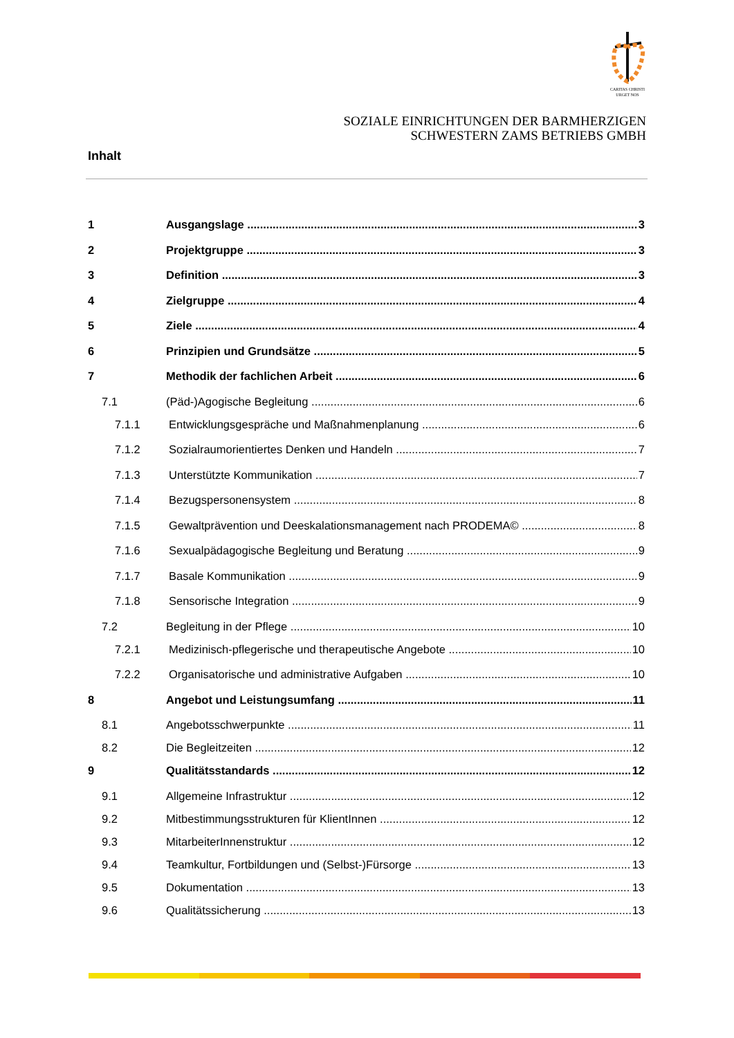CARITAS CHRISTI
URGET NOS
SOZIALE EINRICHTUNGEN DER BARMHERZIGEN
SCHWESTERN ZAMS BETRIEBS GMBH
Inhalt
1 Ausgangslage 3
2 Projektgruppe 3
3 Definition 3
4 Zielgruppe 4
5 Ziele 4
6 Prinzipien und Grundsätze 5
7 Methodik der fachlichen Arbeit 6
7.1 (Päd-)Agogische Begleitung 6
7.1.1 Entwicklungsgespräche und Maßnahmenplanung 6
7.1.2 Sozialraumorientiertes Denken und Handeln 7
7.1.3 Unterstützte Kommunikation 7
7.1.4 Bezugspersonensystem 8
7.1.5 Gewaltprävention und Deeskalationsmanagement nach PRODEMA© 8
7.1.6 Sexualpädagogische Begleitung und Beratung 9
7.1.7 Basale Kommunikation 9
7.1.8 Sensorische Integration 9
7.2 Begleitung in der Pflege 10
7.2.1 Medizinisch-pflegerische und therapeutische Angebote 10
7.2.2 Organisatorische und administrative Aufgaben 10
8 Angebot und Leistungsumfang 11
8.1 Angebotsschwerpunkte 11
8.2 Die Begleitzeiten 12
9 Qualitätsstandards 12
9.1 Allgemeine Infrastruktur 12
9.2 Mitbestimmungsstrukturen für KlientInnen 12
9.3 MitarbeiterInnenstruktur 12
9.4 Teamkultur, Fortbildungen und (Selbst-)Fürsorge 13
9.5 Dokumentation 13
9.6 Qualitätssicherung 13